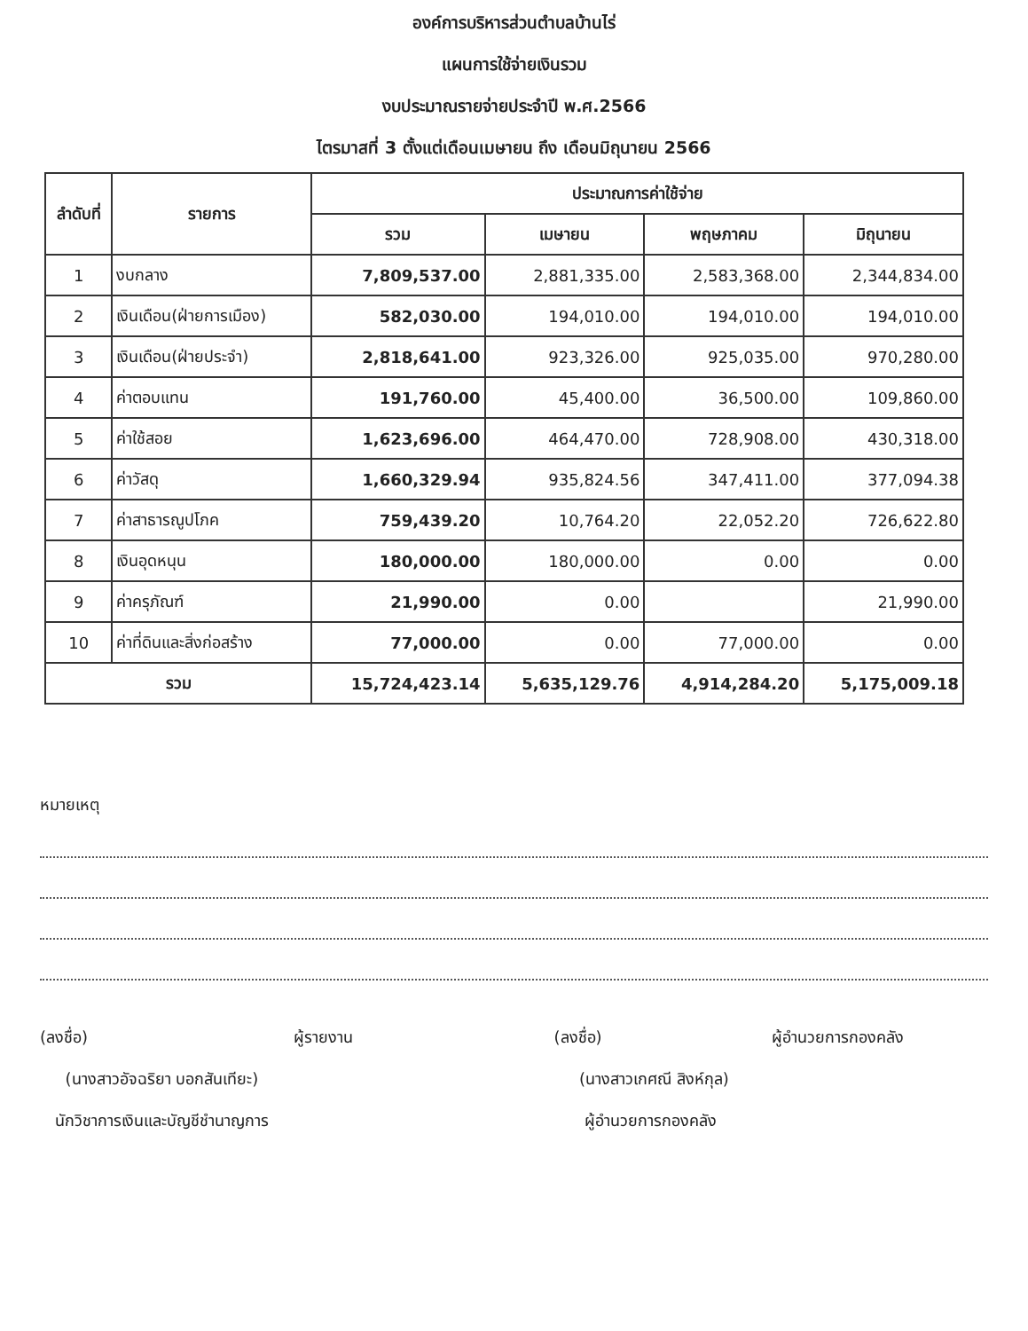องค์การบริหารส่วนตำบลบ้านไร่
แผนการใช้จ่ายเงินรวม
งบประมาณรายจ่ายประจำปี พ.ศ.2566
ไตรมาสที่ 3 ตั้งแต่เดือนเมษายน ถึง เดือนมิถุนายน 2566
| ลำดับที่ | รายการ | ประมาณการค่าใช้จ่าย | | | |
| --- | --- | --- | --- | --- | --- |
| | | รวม | เมษายน | พฤษภาคม | มิถุนายน |
| 1 | งบกลาง | 7,809,537.00 | 2,881,335.00 | 2,583,368.00 | 2,344,834.00 |
| 2 | เงินเดือน(ฝ่ายการเมือง) | 582,030.00 | 194,010.00 | 194,010.00 | 194,010.00 |
| 3 | เงินเดือน(ฝ่ายประจำ) | 2,818,641.00 | 923,326.00 | 925,035.00 | 970,280.00 |
| 4 | ค่าตอบแทน | 191,760.00 | 45,400.00 | 36,500.00 | 109,860.00 |
| 5 | ค่าใช้สอย | 1,623,696.00 | 464,470.00 | 728,908.00 | 430,318.00 |
| 6 | ค่าวัสดุ | 1,660,329.94 | 935,824.56 | 347,411.00 | 377,094.38 |
| 7 | ค่าสาธารณูปโภค | 759,439.20 | 10,764.20 | 22,052.20 | 726,622.80 |
| 8 | เงินอุดหนุน | 180,000.00 | 180,000.00 | 0.00 | 0.00 |
| 9 | ค่าครุภัณฑ์ | 21,990.00 | 0.00 | | 21,990.00 |
| 10 | ค่าที่ดินและสิ่งก่อสร้าง | 77,000.00 | 0.00 | 77,000.00 | 0.00 |
| รวม | | 15,724,423.14 | 5,635,129.76 | 4,914,284.20 | 5,175,009.18 |
หมายเหตุ
(ลงชื่อ) ผู้รายงาน
(นางสาวอัจฉริยา บอกสันเทียะ)
นักวิชาการเงินและบัญชีชำนาญการ
(ลงชื่อ) ผู้อำนวยการกองคลัง
(นางสาวเกศณี สิงห์กุล)
ผู้อำนวยการกองคลัง